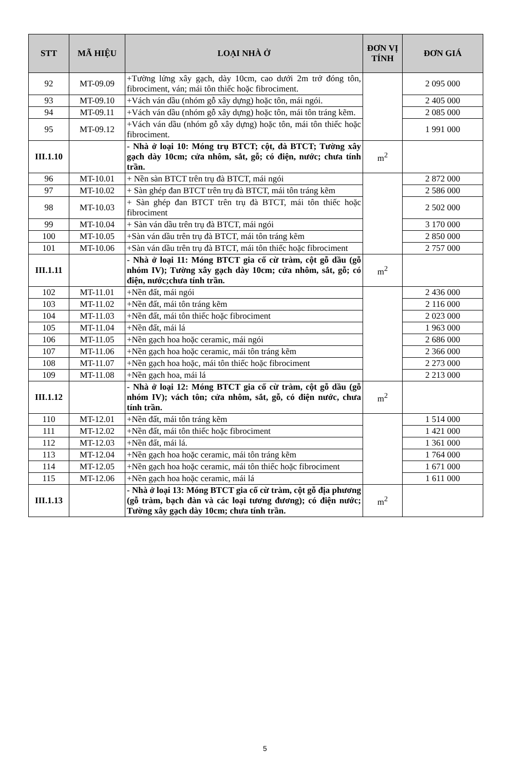| STT | MÃ HIỆU | LOẠI NHÀ Ở | ĐƠN VỊ TÍNH | ĐƠN GIÁ |
| --- | --- | --- | --- | --- |
| 92 | MT-09.09 | +Tường lửng xây gạch, dày 10cm, cao dưới 2m trở đóng tôn, fibrociment, ván; mái tôn thiếc hoặc fibrociment. | | 2 095 000 |
| 93 | MT-09.10 | +Vách ván dầu (nhóm gỗ xây dựng) hoặc tôn, mái ngói. | | 2 405 000 |
| 94 | MT-09.11 | +Vách ván dầu (nhóm gỗ xây dựng) hoặc tôn, mái tôn tráng kẽm. | | 2 085 000 |
| 95 | MT-09.12 | +Vách ván dầu (nhóm gỗ xây dựng) hoặc tôn, mái tôn thiếc hoặc fibrociment. | | 1 991 000 |
| III.1.10 | | - Nhà ở loại 10: Móng trụ BTCT; cột, đà BTCT; Tường xây gạch dày 10cm; cửa nhôm, sắt, gỗ; có điện, nước; chưa tính trần. | m<sup>2</sup> | |
| 96 | MT-10.01 | + Nền sàn BTCT trên trụ đà BTCT, mái ngói | | 2 872 000 |
| 97 | MT-10.02 | + Sàn ghép đan BTCT trên trụ đà BTCT, mái tôn tráng kẽm | | 2 586 000 |
| 98 | MT-10.03 | + Sàn ghép đan BTCT trên trụ đà BTCT, mái tôn thiếc hoặc fibrociment | | 2 502 000 |
| 99 | MT-10.04 | + Sàn ván dầu trên trụ đà BTCT, mái ngói | | 3 170 000 |
| 100 | MT-10.05 | +Sàn ván dầu trên trụ đà BTCT, mái tôn tráng kẽm | | 2 850 000 |
| 101 | MT-10.06 | +Sàn ván dầu trên trụ đà BTCT, mái tôn thiếc hoặc fibrociment | | 2 757 000 |
| III.1.11 | | - Nhà ở loại 11: Móng BTCT gia cố cừ tràm, cột gỗ dầu (gỗ nhóm IV); Tường xây gạch dày 10cm; cửa nhôm, sắt, gỗ; có điện, nước;chưa tính trần. | m<sup>2</sup> | |
| 102 | MT-11.01 | +Nền đất, mái ngói | | 2 436 000 |
| 103 | MT-11.02 | +Nền đất, mái tôn tráng kẽm | | 2 116 000 |
| 104 | MT-11.03 | +Nền đất, mái tôn thiếc hoặc fibrociment | | 2 023 000 |
| 105 | MT-11.04 | +Nền đất, mái lá | | 1 963 000 |
| 106 | MT-11.05 | +Nền gạch hoa hoặc ceramic, mái ngói | | 2 686 000 |
| 107 | MT-11.06 | +Nền gạch hoa hoặc ceramic, mái tôn tráng kẽm | | 2 366 000 |
| 108 | MT-11.07 | +Nền gạch hoa hoặc, mái tôn thiếc hoặc fibrociment | | 2 273 000 |
| 109 | MT-11.08 | +Nền gạch hoa, mái lá | | 2 213 000 |
| III.1.12 | | - Nhà ở loại 12: Móng BTCT gia cố cừ tràm, cột gỗ dầu (gỗ nhóm IV); vách tôn; cửa nhôm, sắt, gỗ, có điện nước, chưa tính trần. | m<sup>2</sup> | |
| 110 | MT-12.01 | +Nền đất, mái tôn tráng kẽm | | 1 514 000 |
| 111 | MT-12.02 | +Nền đất, mái tôn thiếc hoặc fibrociment | | 1 421 000 |
| 112 | MT-12.03 | +Nền đất, mái lá. | | 1 361 000 |
| 113 | MT-12.04 | +Nền gạch hoa hoặc ceramic, mái tôn tráng kẽm | | 1 764 000 |
| 114 | MT-12.05 | +Nền gạch hoa hoặc ceramic, mái tôn thiếc hoặc fibrociment | | 1 671 000 |
| 115 | MT-12.06 | +Nền gạch hoa hoặc ceramic, mái lá | | 1 611 000 |
| III.1.13 | | - Nhà ở loại 13: Móng BTCT gia cố cừ tràm, cột gỗ địa phương (gỗ tràm, bạch đàn và các loại tương đương); có điện nước; Tường xây gạch dày 10cm; chưa tính trần. | m<sup>2</sup> | |
5